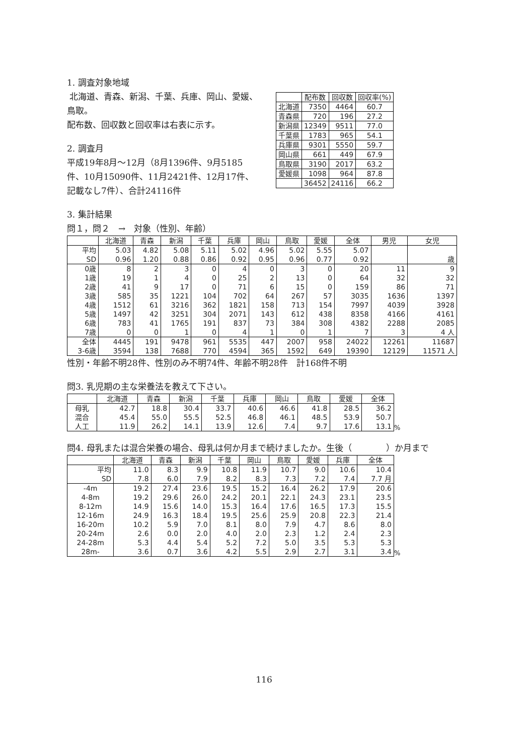1. 調査対象地域
北海道、青森、新潟、千葉、兵庫、岡山、愛媛、鳥取。
配布数、回収数と回収率は右表に示す。
2. 調査月
平成19年8月〜12月（8月1396件、9月5185件、10月15090件、11月2421件、12月17件、記載なし7件）、合計24116件
| | 配布数 | 回収数 | 回収率(%) |
| --- | --- | --- | --- |
| 北海道 | 7350 | 4464 | 60.7 |
| 青森県 | 720 | 196 | 27.2 |
| 新潟県 | 12349 | 9511 | 77.0 |
| 千葉県 | 1783 | 965 | 54.1 |
| 兵庫県 | 9301 | 5550 | 59.7 |
| 岡山県 | 661 | 449 | 67.9 |
| 鳥取県 | 3190 | 2017 | 63.2 |
| 愛媛県 | 1098 | 964 | 87.8 |
| | 36452 | 24116 | 66.2 |
3. 集計結果
問１，問２　→　対象（性別、年齢）
| | 北海道 | 青森 | 新潟 | 千葉 | 兵庫 | 岡山 | 鳥取 | 愛媛 | 全体 | 男児 | 女児 |
| --- | --- | --- | --- | --- | --- | --- | --- | --- | --- | --- | --- |
| 平均 | 5.03 | 4.82 | 5.08 | 5.11 | 5.02 | 4.96 | 5.02 | 5.55 | 5.07 | | |
| SD | 0.96 | 1.20 | 0.88 | 0.86 | 0.92 | 0.95 | 0.96 | 0.77 | 0.92 | | 歳 |
| 0歳 | 8 | 2 | 3 | 0 | 4 | 0 | 3 | 0 | 20 | 11 | 9 |
| 1歳 | 19 | 1 | 4 | 0 | 25 | 2 | 13 | 0 | 64 | 32 | 32 |
| 2歳 | 41 | 9 | 17 | 0 | 71 | 6 | 15 | 0 | 159 | 86 | 71 |
| 3歳 | 585 | 35 | 1221 | 104 | 702 | 64 | 267 | 57 | 3035 | 1636 | 1397 |
| 4歳 | 1512 | 61 | 3216 | 362 | 1821 | 158 | 713 | 154 | 7997 | 4039 | 3928 |
| 5歳 | 1497 | 42 | 3251 | 304 | 2071 | 143 | 612 | 438 | 8358 | 4166 | 4161 |
| 6歳 | 783 | 41 | 1765 | 191 | 837 | 73 | 384 | 308 | 4382 | 2288 | 2085 |
| 7歳 | 0 | 0 | 1 | 0 | 4 | 1 | 0 | 1 | 7 | 3 | 4 人 |
| 全体 | 4445 | 191 | 9478 | 961 | 5535 | 447 | 2007 | 958 | 24022 | 12261 | 11687 |
| 3-6歳 | 3594 | 138 | 7688 | 770 | 4594 | 365 | 1592 | 649 | 19390 | 12129 | 11571 人 |
性別・年齢不明28件、性別のみ不明74件、年齢不明28件　計168件不明
問3. 乳児期の主な栄養法を教えて下さい。
| | 北海道 | 青森 | 新潟 | 千葉 | 兵庫 | 岡山 | 鳥取 | 愛媛 | 全体 |
| --- | --- | --- | --- | --- | --- | --- | --- | --- | --- |
| 母乳 | 42.7 | 18.8 | 30.4 | 33.7 | 40.6 | 46.6 | 41.8 | 28.5 | 36.2 |
| 混合 | 45.4 | 55.0 | 55.5 | 52.5 | 46.8 | 46.1 | 48.5 | 53.9 | 50.7 |
| 人工 | 11.9 | 26.2 | 14.1 | 13.9 | 12.6 | 7.4 | 9.7 | 17.6 | 13.1 |
%
問4. 母乳または混合栄養の場合、母乳は何か月まで続けましたか。生後（　　　　）か月まで
| | 北海道 | 青森 | 新潟 | 千葉 | 岡山 | 鳥取 | 愛媛 | 兵庫 | 全体 |
| --- | --- | --- | --- | --- | --- | --- | --- | --- | --- |
| 平均 | 11.0 | 8.3 | 9.9 | 10.8 | 11.9 | 10.7 | 9.0 | 10.6 | 10.4 |
| SD | 7.8 | 6.0 | 7.9 | 8.2 | 8.3 | 7.3 | 7.2 | 7.4 | 7.7 月 |
| -4m | 19.2 | 27.4 | 23.6 | 19.5 | 15.2 | 16.4 | 26.2 | 17.9 | 20.6 |
| 4-8m | 19.2 | 29.6 | 26.0 | 24.2 | 20.1 | 22.1 | 24.3 | 23.1 | 23.5 |
| 8-12m | 14.9 | 15.6 | 14.0 | 15.3 | 16.4 | 17.6 | 16.5 | 17.3 | 15.5 |
| 12-16m | 24.9 | 16.3 | 18.4 | 19.5 | 25.6 | 25.9 | 20.8 | 22.3 | 21.4 |
| 16-20m | 10.2 | 5.9 | 7.0 | 8.1 | 8.0 | 7.9 | 4.7 | 8.6 | 8.0 |
| 20-24m | 2.6 | 0.0 | 2.0 | 4.0 | 2.0 | 2.3 | 1.2 | 2.4 | 2.3 |
| 24-28m | 5.3 | 4.4 | 5.4 | 5.2 | 7.2 | 5.0 | 3.5 | 5.3 | 5.3 |
| 28m- | 3.6 | 0.7 | 3.6 | 4.2 | 5.5 | 2.9 | 2.7 | 3.1 | 3.4 |
%
116